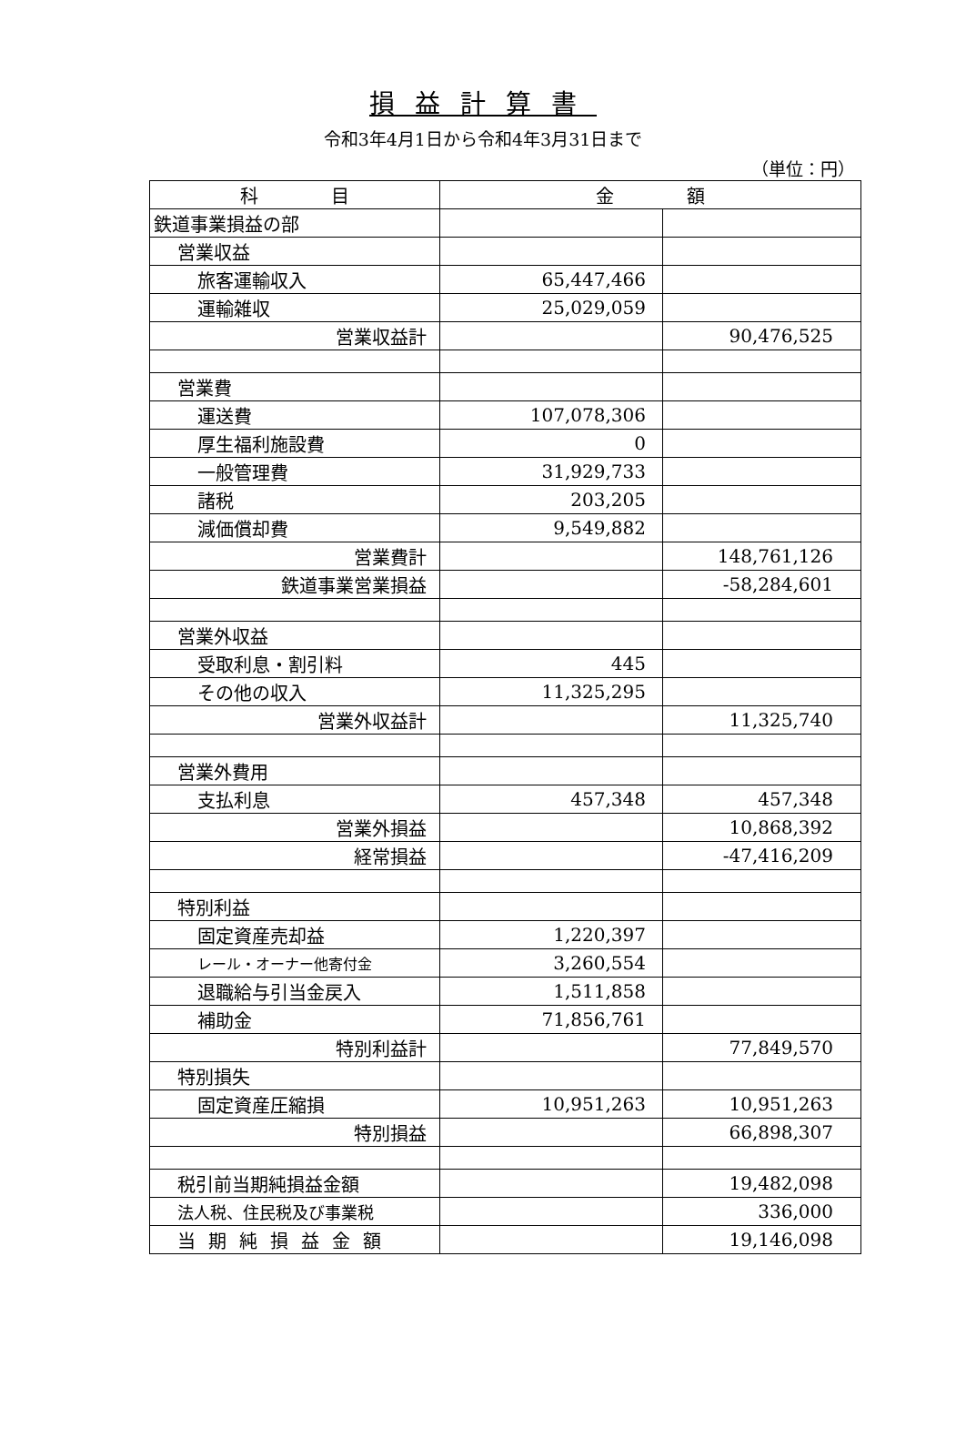損益計算書
令和3年4月1日から令和4年3月31日まで
（単位：円）
| 科 目 | 金 額 | |
| --- | --- | --- |
| 鉄道事業損益の部 | | |
| 営業収益 | | |
| 旅客運輸収入 | 65,447,466 | |
| 運輸雑収 | 25,029,059 | |
| 営業収益計 | | 90,476,525 |
| 営業費 | | |
| 運送費 | 107,078,306 | |
| 厚生福利施設費 | 0 | |
| 一般管理費 | 31,929,733 | |
| 諸税 | 203,205 | |
| 減価償却費 | 9,549,882 | |
| 営業費計 | | 148,761,126 |
| 鉄道事業営業損益 | | -58,284,601 |
| 営業外収益 | | |
| 受取利息・割引料 | 445 | |
| その他の収入 | 11,325,295 | |
| 営業外収益計 | | 11,325,740 |
| 営業外費用 | | |
| 支払利息 | 457,348 | 457,348 |
| 営業外損益 | | 10,868,392 |
| 経常損益 | | -47,416,209 |
| 特別利益 | | |
| 固定資産売却益 | 1,220,397 | |
| レール・オーナー他寄付金 | 3,260,554 | |
| 退職給与引当金戻入 | 1,511,858 | |
| 補助金 | 71,856,761 | |
| 特別利益計 | | 77,849,570 |
| 特別損失 | | |
| 固定資産圧縮損 | 10,951,263 | 10,951,263 |
| 特別損益 | | 66,898,307 |
| 税引前当期純損益金額 | | 19,482,098 |
| 法人税、住民税及び事業税 | | 336,000 |
| 当期純損益金額 | | 19,146,098 |